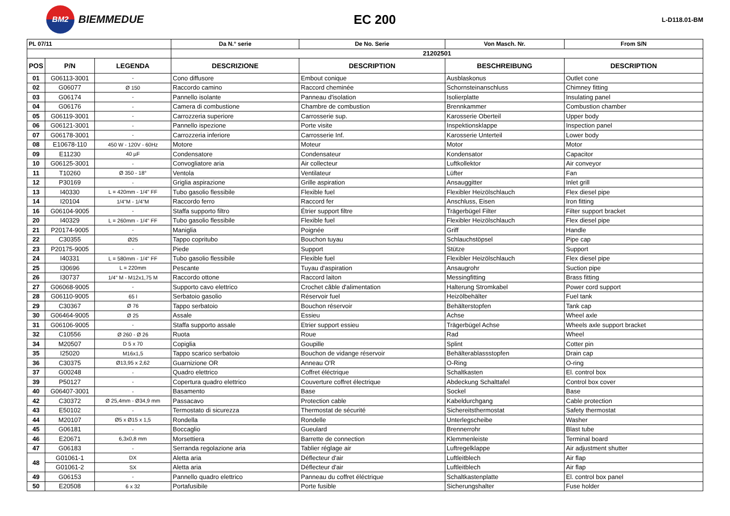BM2 BIEMMEDUE
EC 200
L-D118.01-BM
| PL 07/11 | | | Da N.° serie | De No. Serie | Von Masch. Nr. | From S/N |
| --- | --- | --- | --- | --- | --- | --- |
| | | | 21202501 | | | |
| POS | P/N | LEGENDA | DESCRIZIONE | DESCRIPTION | BESCHREIBUNG | DESCRIPTION |
| 01 | G06113-3001 | - | Cono diffusore | Embout conique | Ausblaskonus | Outlet cone |
| 02 | G06077 | Ø 150 | Raccordo camino | Raccord cheminée | Schornsteinanschluss | Chimney fitting |
| 03 | G06174 | - | Pannello isolante | Panneau d'isolation | Isolierplatte | Insulating panel |
| 04 | G06176 | - | Camera di combustione | Chambre de combustion | Brennkammer | Combustion chamber |
| 05 | G06119-3001 | - | Carrozzeria superiore | Carrosserie sup. | Karosserie Oberteil | Upper body |
| 06 | G06121-3001 | - | Pannello ispezione | Porte visite | Inspektionsklappe | Inspection panel |
| 07 | G06178-3001 | - | Carrozzeria inferiore | Carrosserie Inf. | Karosserie Unterteil | Lower body |
| 08 | E10678-110 | 450 W - 120V - 60Hz | Motore | Moteur | Motor | Motor |
| 09 | E11230 | 40 µF | Condensatore | Condensateur | Kondensator | Capacitor |
| 10 | G06125-3001 | - | Convogliatore aria | Air collecteur | Luftkollektor | Air conveyor |
| 11 | T10260 | Ø 350 - 18° | Ventola | Ventilateur | Lüfter | Fan |
| 12 | P30169 | - | Griglia aspirazione | Grille aspiration | Ansauggitter | Inlet grill |
| 13 | I40330 | L = 420mm - 1/4" FF | Tubo gasolio flessibile | Flexible fuel | Flexibler Heizölschlauch | Flex diesel pipe |
| 14 | I20104 | 1/4"M - 1/4"M | Raccordo ferro | Raccord fer | Anschluss, Eisen | Iron fitting |
| 16 | G06104-9005 | - | Staffa supporto filtro | Étrier support filtre | Trägerbügel Filter | Filter support bracket |
| 20 | I40329 | L = 260mm - 1/4" FF | Tubo gasolio flessibile | Flexible fuel | Flexibler Heizölschlauch | Flex diesel pipe |
| 21 | P20174-9005 | - | Maniglia | Poignée | Griff | Handle |
| 22 | C30355 | Ø25 | Tappo copritubo | Bouchon tuyau | Schlauchstöpsel | Pipe cap |
| 23 | P20175-9005 | - | Piede | Support | Stütze | Support |
| 24 | I40331 | L = 580mm - 1/4" FF | Tubo gasolio flessibile | Flexible fuel | Flexibler Heizölschlauch | Flex diesel pipe |
| 25 | I30696 | L = 220mm | Pescante | Tuyau d'aspiration | Ansaugrohr | Suction pipe |
| 26 | I30737 | 1/4" M - M12x1,75 M | Raccordo ottone | Raccord laiton | Messingfitting | Brass fitting |
| 27 | G06068-9005 | - | Supporto cavo elettrico | Crochet câble d'alimentation | Halterung Stromkabel | Power cord support |
| 28 | G06110-9005 | 65 l | Serbatoio gasolio | Réservoir fuel | Heizölbehälter | Fuel tank |
| 29 | C30367 | Ø 76 | Tappo serbatoio | Bouchon réservoir | Behälterstopfen | Tank cap |
| 30 | G06464-9005 | Ø 25 | Assale | Essieu | Achse | Wheel axle |
| 31 | G06106-9005 | - | Staffa supporto assale | Etrier support essieu | Trägerbügel Achse | Wheels axle support bracket |
| 32 | C10556 | Ø 260 - Ø 26 | Ruota | Roue | Rad | Wheel |
| 34 | M20507 | D 5 x 70 | Copiglia | Goupille | Splint | Cotter pin |
| 35 | I25020 | M16x1,5 | Tappo scarico serbatoio | Bouchon de vidange réservoir | Behälterablassstopfen | Drain cap |
| 36 | C30375 | Ø13,95 x 2,62 | Guarnizione OR | Anneau O'R | O-Ring | O-ring |
| 37 | G00248 | - | Quadro elettrico | Coffret éléctrique | Schaltkasten | El. control box |
| 39 | P50127 | - | Copertura quadro elettrico | Couverture coffret électrique | Abdeckung Schalttafel | Control box cover |
| 40 | G06407-3001 | - | Basamento | Base | Sockel | Base |
| 42 | C30372 | Ø 25,4mm - Ø34,9 mm | Passacavo | Protection cable | Kabeldurchgang | Cable protection |
| 43 | E50102 | - | Termostato di sicurezza | Thermostat de sécurité | Sichereitsthermostat | Safety thermostat |
| 44 | M20107 | Ø5 x Ø15 x 1,5 | Rondella | Rondelle | Unterlegscheibe | Washer |
| 45 | G06181 | - | Boccaglio | Gueulard | Brennerrohr | Blast tube |
| 46 | E20671 | 6,3x0,8 mm | Morsettiera | Barrette de connection | Klemmenleiste | Terminal board |
| 47 | G06183 | - | Serranda regolazione aria | Tablier réglage air | Luftregelklappe | Air adjustment shutter |
| 48 | G01061-1 | DX | Aletta aria | Déflecteur d'air | Luftleitblech | Air flap |
| | G01061-2 | SX | Aletta aria | Déflecteur d'air | Luftleitblech | Air flap |
| 49 | G06153 | - | Pannello quadro elettrico | Panneau du coffret éléctrique | Schaltkastenplatte | El. control box panel |
| 50 | E20508 | 6 x 32 | Portafusibile | Porte fusible | Sicherungshalter | Fuse holder |